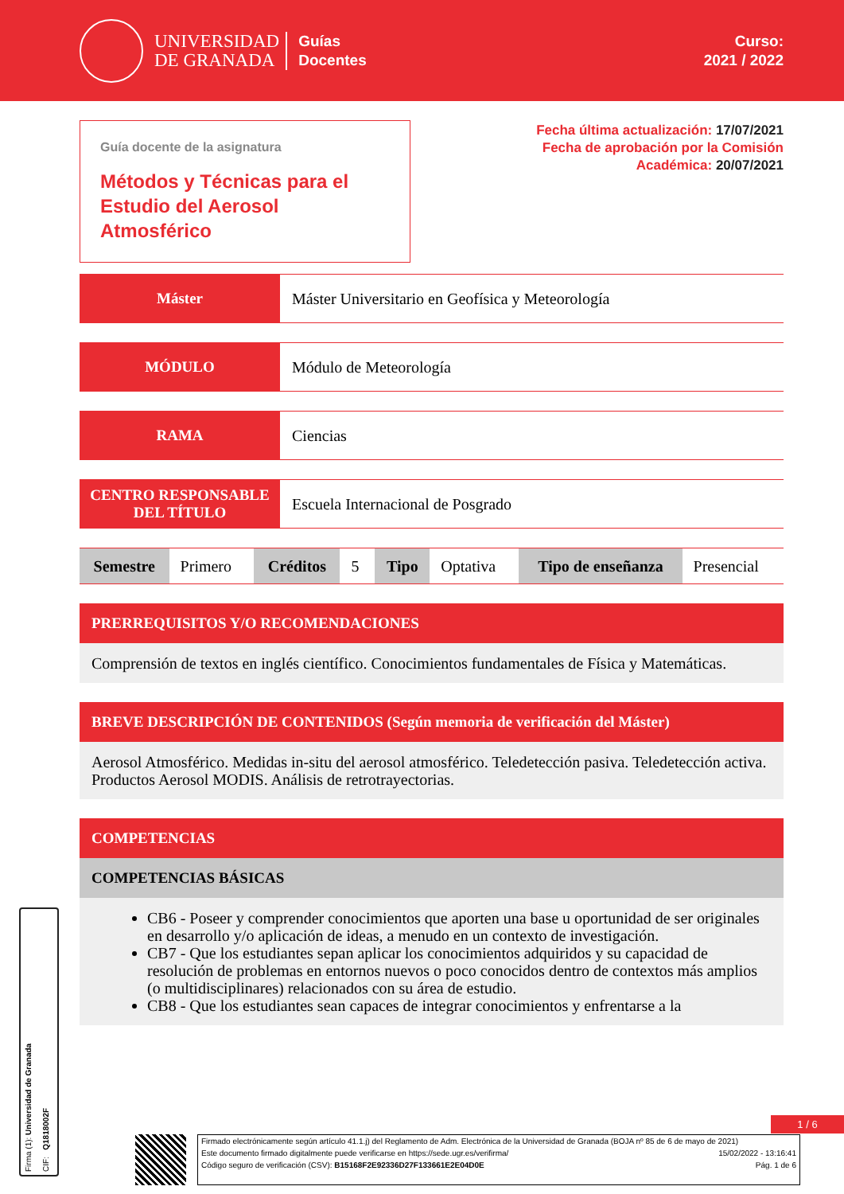UNIVERSIDAD
DE GRANADA
Guías
Docentes
Curso:
2021 / 2022
Guía docente de la asignatura
Métodos y Técnicas para el Estudio del Aerosol Atmosférico
Fecha última actualización: 17/07/2021
Fecha de aprobación por la Comisión
Académica: 20/07/2021
Máster Máster Universitario en Geofísica y Meteorología
MÓDULO Módulo de Meteorología
RAMA Ciencias
CENTRO RESPONSABLE DEL TÍTULO
Escuela Internacional de Posgrado
| Semestre | Primero | Créditos | 5 | Tipo | Optativa | Tipo de enseñanza | Presencial |
PRERREQUISITOS Y/O RECOMENDACIONES
Comprensión de textos en inglés científico. Conocimientos fundamentales de Física y Matemáticas.
BREVE DESCRIPCIÓN DE CONTENIDOS (Según memoria de verificación del Máster)
Aerosol Atmosférico. Medidas in-situ del aerosol atmosférico. Teledetección pasiva. Teledetección activa. Productos Aerosol MODIS. Análisis de retrotrayectorias.
COMPETENCIAS
COMPETENCIAS BÁSICAS
CB6 - Poseer y comprender conocimientos que aporten una base u oportunidad de ser originales en desarrollo y/o aplicación de ideas, a menudo en un contexto de investigación.
CB7 - Que los estudiantes sepan aplicar los conocimientos adquiridos y su capacidad de resolución de problemas en entornos nuevos o poco conocidos dentro de contextos más amplios (o multidisciplinares) relacionados con su área de estudio.
CB8 - Que los estudiantes sean capaces de integrar conocimientos y enfrentarse a la
Firma (1): Universidad de Granada CIF: Q1818002F
1 / 6
Firmado electrónicamente según artículo 41.1.j) del Reglamento de Adm. Electrónica de la Universidad de Granada (BOJA nº 85 de 6 de mayo de 2021)
Este documento firmado digitalmente puede verificarse en https://sede.ugr.es/verifirma/ 15/02/2022 - 13:16:41
Código seguro de verificación (CSV): B15168F2E92336D27F133661E2E04D0E Pág. 1 de 6